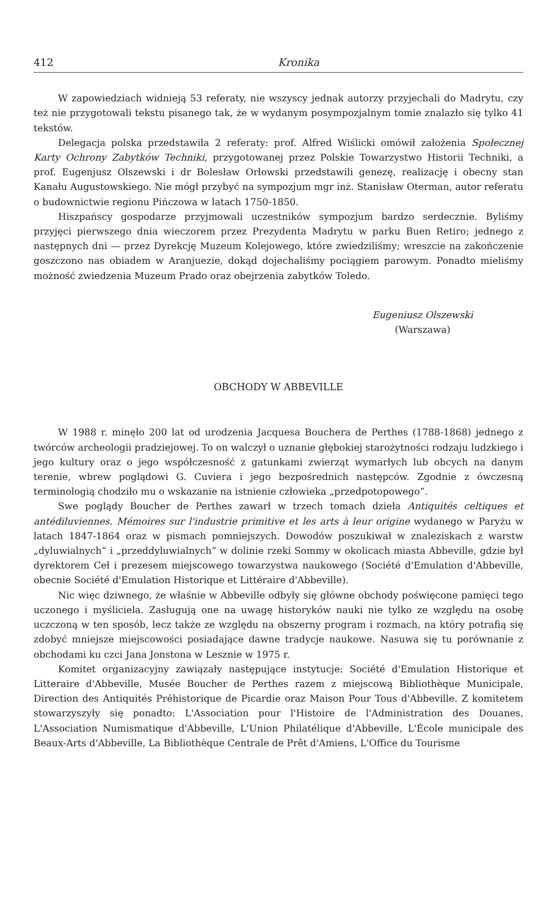412 Kronika
W zapowiedziach widnieją 53 referaty, nie wszyscy jednak autorzy przyjechali do Madrytu, czy też nie przygotowali tekstu pisanego tak, że w wydanym posympozjalnym tomie znalazło się tylko 41 tekstów.
Delegacja polska przedstawiła 2 referaty: prof. Alfred Wiślicki omówił założenia Społecznej Karty Ochrony Zabytków Techniki, przygotowanej przez Polskie Towarzystwo Historii Techniki, a prof. Eugenjusz Olszewski i dr Bolesław Orłowski przedstawili genezę, realizację i obecny stan Kanału Augustowskiego. Nie mógł przybyć na sympozjum mgr inż. Stanisław Oterman, autor referatu o budownictwie regionu Pińczowa w latach 1750-1850.
Hiszpańscy gospodarze przyjmowali uczestników sympozjum bardzo serdecznie. Byliśmy przyjęci pierwszego dnia wieczorem przez Prezydenta Madrytu w parku Buen Retiro; jednego z następnych dni — przez Dyrekcję Muzeum Kolejowego, które zwiedziliśmy; wreszcie na zakończenie goszczono nas obiadem w Aranjuezie, dokąd dojechaliśmy pociągiem parowym. Ponadto mieliśmy możność zwiedzenia Muzeum Prado oraz obejrzenia zabytków Toledo.
Eugeniusz Olszewski
(Warszawa)
OBCHODY W ABBEVILLE
W 1988 r. minęło 200 lat od urodzenia Jacquesa Bouchera de Perthes (1788-1868) jednego z twórców archeologii pradziejowej. To on walczył o uznanie głębokiej starożytności rodzaju ludzkiego i jego kultury oraz o jego współczesność z gatunkami zwierząt wymarłych lub obcych na danym terenie, wbrew poglądowi G. Cuviera i jego bezpośrednich następców. Zgodnie z ówczesną terminologią chodziło mu o wskazanie na istnienie człowieka „przedpotopowego”.
Swe poglądy Boucher de Perthes zawarł w trzech tomach dzieła Antiquités celtiques et antédiluviennes. Mémoires sur l'industrie primitive et les arts à leur origine wydanego w Paryżu w latach 1847-1864 oraz w pismach pomniejszych. Dowodów poszukiwał w znaleziskach z warstw „dyluwialnych” i „przeddyluwialnych” w dolinie rzeki Sommy w okolicach miasta Abbeville, gdzie był dyrektorem Ceł i prezesem miejscowego towarzystwa naukowego (Société d'Emulation d'Abbeville, obecnie Société d'Emulation Historique et Littéraire d'Abbeville).
Nic więc dziwnego, że właśnie w Abbeville odbyły się główne obchody poświęcone pamięci tego uczonego i myśliciela. Zasługują one na uwagę historyków nauki nie tylko ze względu na osobę uczczoną w ten sposób, lecz także ze względu na obszerny program i rozmach, na który potrafią się zdobyć mniejsze miejscowości posiadające dawne tradycje naukowe. Nasuwa się tu porównanie z obchodami ku czci Jana Jonstona w Lesznie w 1975 r.
Komitet organizacyjny zawiązały następujące instytucje: Société d'Emulation Historique et Litteraire d'Abbeville, Musée Boucher de Perthes razem z miejscową Bibliothèque Municipale, Direction des Antiquités Préhistorique de Picardie oraz Maison Pour Tous d'Abbeville. Z komitetem stowarzyszyły się ponadto: L'Association pour l'Histoire de l'Administration des Douanes, L'Association Numismatique d'Abbeville, L'Union Philatélique d'Abbeville, L'École municipale des Beaux-Arts d'Abbeville, La Bibliothèque Centrale de Prêt d'Amiens, L'Office du Tourisme